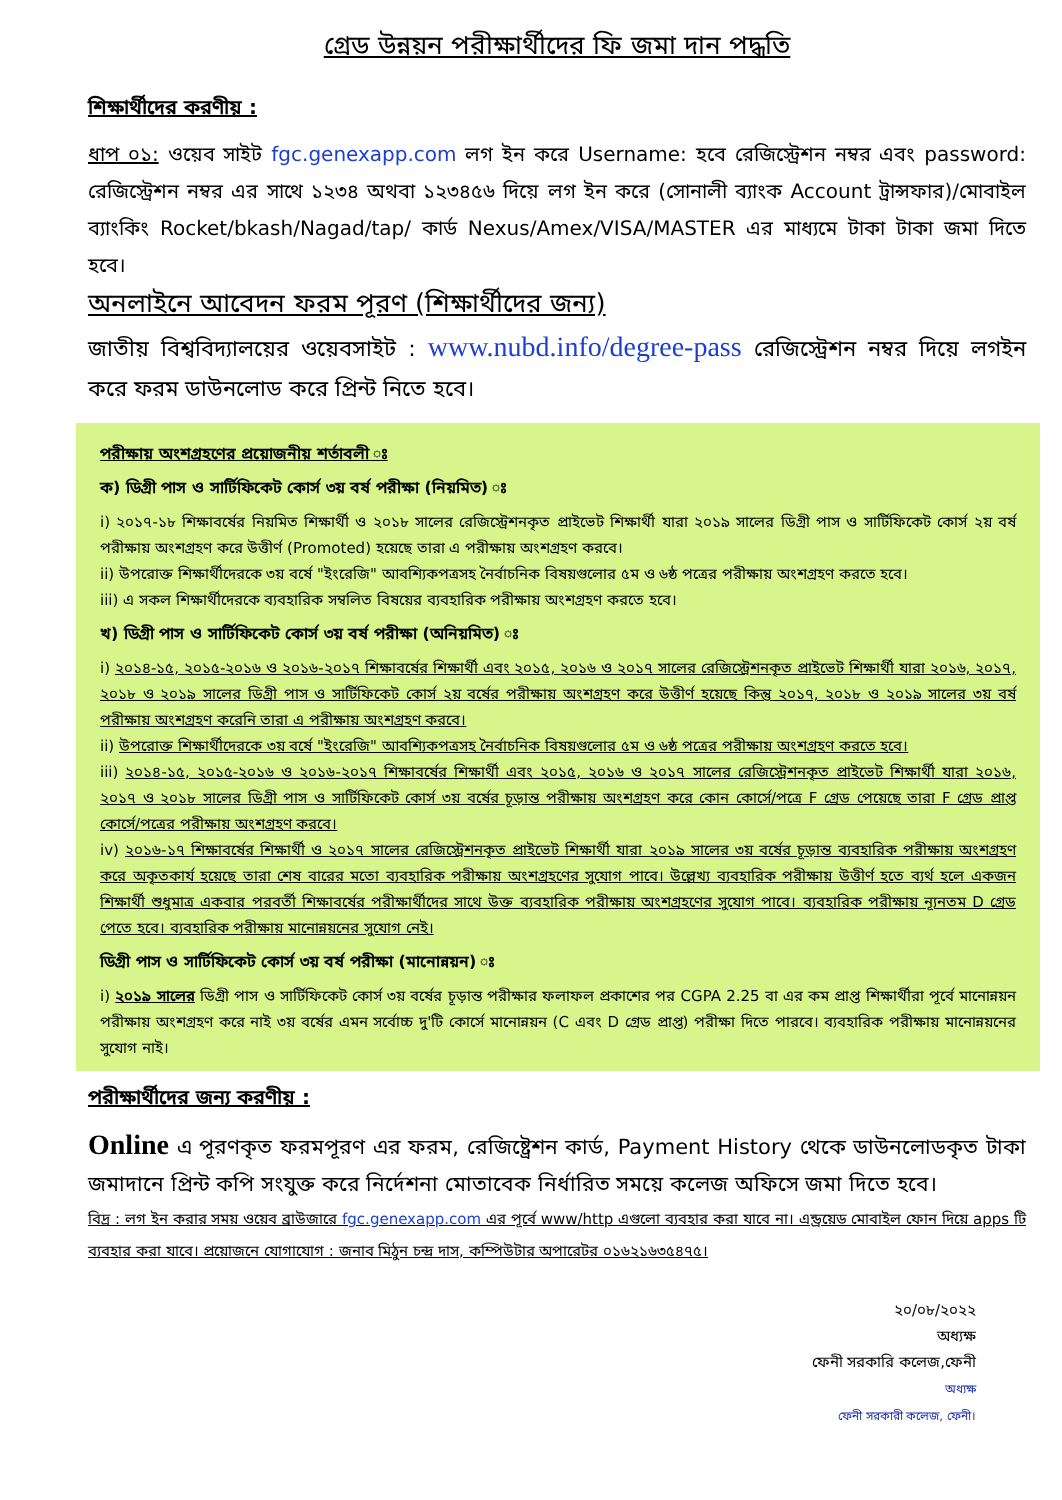গ্রেড উন্নয়ন পরীক্ষার্থীদের ফি জমা দান পদ্ধতি
শিক্ষার্থীদের করণীয় :
ধাপ ০১: ওয়েব সাইট fgc.genexapp.com লগ ইন করে Username: হবে রেজিস্ট্রেশন নম্বর এবং password: রেজিস্ট্রেশন নম্বর এর সাথে ১২৩৪ অথবা ১২৩৪৫৬ দিয়ে লগ ইন করে (সোনালী ব্যাংক Account ট্রান্সফার)/মোবাইল ব্যাংকিং Rocket/bkash/Nagad/tap/ কার্ড Nexus/Amex/VISA/MASTER এর মাধ্যমে টাকা টাকা জমা দিতে হবে।
অনলাইনে আবেদন ফরম পূরণ (শিক্ষার্থীদের জন্য)
জাতীয় বিশ্ববিদ্যালয়ের ওয়েবসাইট : www.nubd.info/degree-pass রেজিস্ট্রেশন নম্বর দিয়ে লগইন করে ফরম ডাউনলোড করে প্রিন্ট নিতে হবে।
পরীক্ষায় অংশগ্রহণের প্রয়োজনীয় শর্তাবলী ঃ
ক) ডিগ্রী পাস ও সার্টিফিকেট কোর্স ৩য় বর্ষ পরীক্ষা (নিয়মিত) ঃ
i) ২০১৭-১৮ শিক্ষাবর্ষের নিয়মিত শিক্ষার্থী ও ২০১৮ সালের রেজিস্ট্রেশনকৃত প্রাইভেট শিক্ষার্থী যারা ২০১৯ সালের ডিগ্রী পাস ও সার্টিফিকেট কোর্স ২য় বর্ষ পরীক্ষায় অংশগ্রহণ করে উত্তীর্ণ (Promoted) হয়েছে তারা এ পরীক্ষায় অংশগ্রহণ করবে।
ii) উপরোক্ত শিক্ষার্থীদেরকে ৩য় বর্ষে "ইংরেজি" আবশ্যিকপত্রসহ নৈর্বাচনিক বিষয়গুলোর ৫ম ও ৬ষ্ঠ পত্রের পরীক্ষায় অংশগ্রহণ করতে হবে।
iii) এ সকল শিক্ষার্থীদেরকে ব্যবহারিক সম্বলিত বিষয়ের ব্যবহারিক পরীক্ষায় অংশগ্রহণ করতে হবে।
খ) ডিগ্রী পাস ও সার্টিফিকেট কোর্স ৩য় বর্ষ পরীক্ষা (অনিয়মিত) ঃ
i) ২০১৪-১৫, ২০১৫-২০১৬ ও ২০১৬-২০১৭ শিক্ষাবর্ষের শিক্ষার্থী এবং ২০১৫, ২০১৬ ও ২০১৭ সালের রেজিস্ট্রেশনকৃত প্রাইভেট শিক্ষার্থী যারা ২০১৬, ২০১৭, ২০১৮ ও ২০১৯ সালের ডিগ্রী পাস ও সার্টিফিকেট কোর্স ২য় বর্ষের পরীক্ষায় অংশগ্রহণ করে উত্তীর্ণ হয়েছে কিন্তু ২০১৭, ২০১৮ ও ২০১৯ সালের ৩য় বর্ষ পরীক্ষায় অংশগ্রহণ করেনি তারা এ পরীক্ষায় অংশগ্রহণ করবে।
ii) উপরোক্ত শিক্ষার্থীদেরকে ৩য় বর্ষে "ইংরেজি" আবশ্যিকপত্রসহ নৈর্বাচনিক বিষয়গুলোর ৫ম ও ৬ষ্ঠ পত্রের পরীক্ষায় অংশগ্রহণ করতে হবে।
iii) ২০১৪-১৫, ২০১৫-২০১৬ ও ২০১৬-২০১৭ শিক্ষাবর্ষের শিক্ষার্থী এবং ২০১৫, ২০১৬ ও ২০১৭ সালের রেজিস্ট্রেশনকৃত প্রাইভেট শিক্ষার্থী যারা ২০১৬, ২০১৭ ও ২০১৮ সালের ডিগ্রী পাস ও সার্টিফিকেট কোর্স ৩য় বর্ষের চূড়ান্ত পরীক্ষায় অংশগ্রহণ করে কোন কোর্সে/পত্রে F গ্রেড পেয়েছে তারা F গ্রেড প্রাপ্ত কোর্সে/পত্রের পরীক্ষায় অংশগ্রহণ করবে।
iv) ২০১৬-১৭ শিক্ষাবর্ষের শিক্ষার্থী ও ২০১৭ সালের রেজিস্ট্রেশনকৃত প্রাইভেট শিক্ষার্থী যারা ২০১৯ সালের ৩য় বর্ষের চূড়ান্ত ব্যবহারিক পরীক্ষায় অংশগ্রহণ করে অকৃতকার্য হয়েছে তারা শেষ বারের মতো ব্যবহারিক পরীক্ষায় অংশগ্রহণের সুযোগ পাবে। উল্লেখ্য ব্যবহারিক পরীক্ষায় উত্তীর্ণ হতে ব্যর্থ হলে একজন শিক্ষার্থী শুধুমাত্র একবার পরবর্তী শিক্ষাবর্ষের পরীক্ষার্থীদের সাথে উক্ত ব্যবহারিক পরীক্ষায় অংশগ্রহণের সুযোগ পাবে। ব্যবহারিক পরীক্ষায় ন্যূনতম D গ্রেড পেতে হবে। ব্যবহারিক পরীক্ষায় মানোন্নয়নের সুযোগ নেই।
ডিগ্রী পাস ও সার্টিফিকেট কোর্স ৩য় বর্ষ পরীক্ষা (মানোন্নয়ন) ঃ
i) ২০১৯ সালের ডিগ্রী পাস ও সার্টিফিকেট কোর্স ৩য় বর্ষের চূড়ান্ত পরীক্ষার ফলাফল প্রকাশের পর CGPA 2.25 বা এর কম প্রাপ্ত শিক্ষার্থীরা পূর্বে মানোন্নয়ন পরীক্ষায় অংশগ্রহণ করে নাই ৩য় বর্ষের এমন সর্বোচ্চ দু'টি কোর্সে মানোন্নয়ন (C এবং D গ্রেড প্রাপ্ত) পরীক্ষা দিতে পারবে। ব্যবহারিক পরীক্ষায় মানোন্নয়নের সুযোগ নাই।
পরীক্ষার্থীদের জন্য করণীয় :
Online এ পূরণকৃত ফরমপূরণ এর ফরম, রেজিষ্ট্রেশন কার্ড, Payment History থেকে ডাউনলোডকৃত টাকা জমাদানে প্রিন্ট কপি সংযুক্ত করে নির্দেশনা মোতাবেক নির্ধারিত সময়ে কলেজ অফিসে জমা দিতে হবে।
বিদ্র : লগ ইন করার সময় ওয়েব ব্রাউজারে fgc.genexapp.com এর পূর্বে www/http এগুলো ব্যবহার করা যাবে না। এন্ড্রয়েড মোবাইল ফোন দিয়ে apps টি ব্যবহার করা যাবে। প্রয়োজনে যোগাযোগ : জনাব মিঠুন চন্দ্র দাস, কম্পিউটার অপারেটর ০১৬২১৬৩৫৪৭৫।
২০/০৮/২০২২
অধ্যক্ষ
ফেনী সরকারি কলেজ,ফেনী
অধ্যক্ষ
ফেনী সরকারী কলেজ, ফেনী।